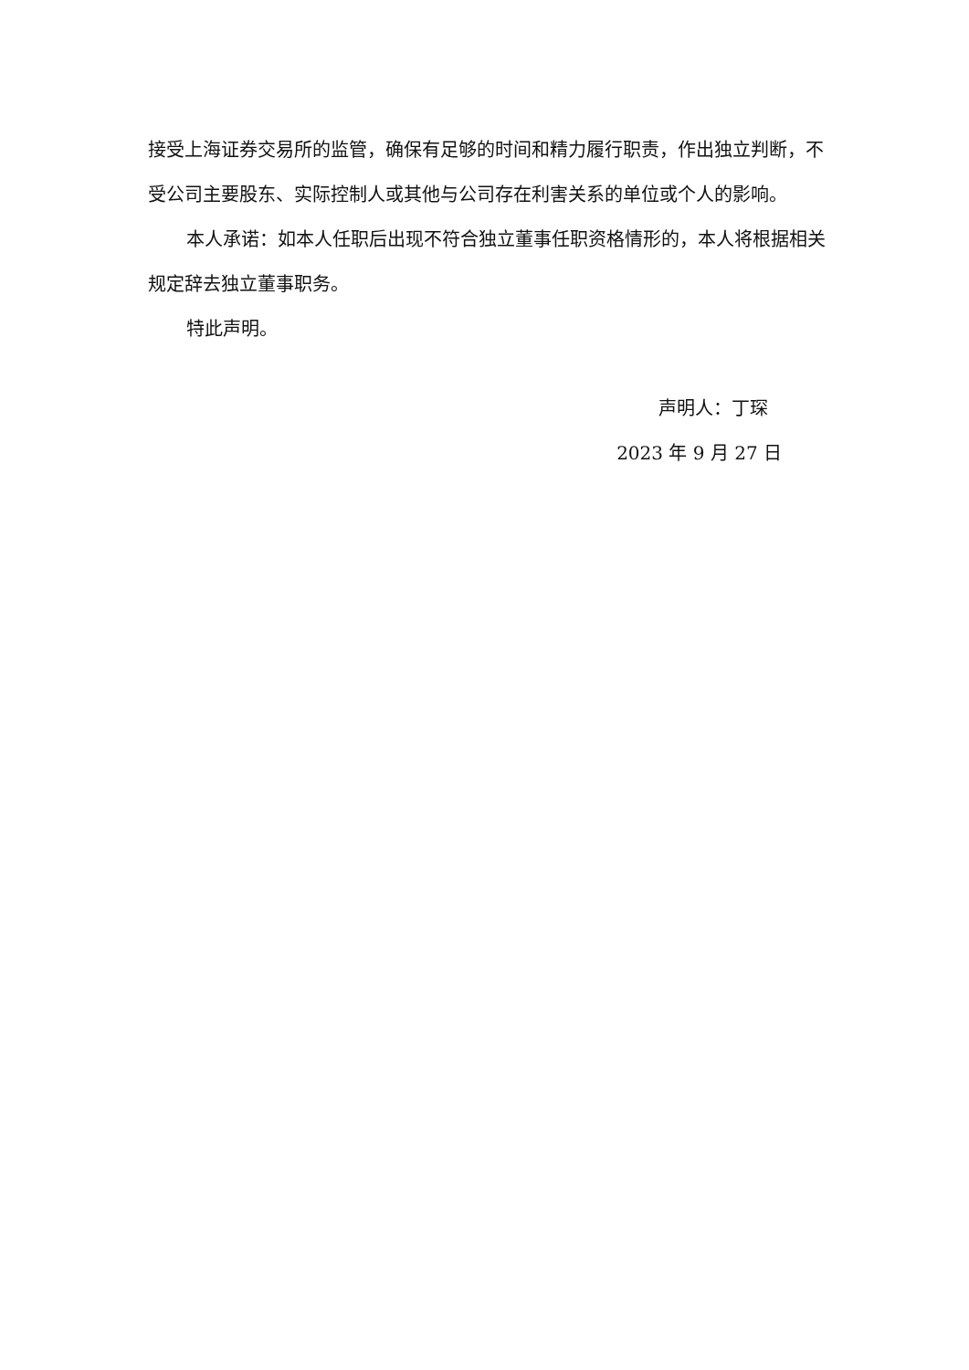接受上海证券交易所的监管，确保有足够的时间和精力履行职责，作出独立判断，不受公司主要股东、实际控制人或其他与公司存在利害关系的单位或个人的影响。
本人承诺：如本人任职后出现不符合独立董事任职资格情形的，本人将根据相关规定辞去独立董事职务。
特此声明。
声明人：丁琛
2023 年 9 月 27 日